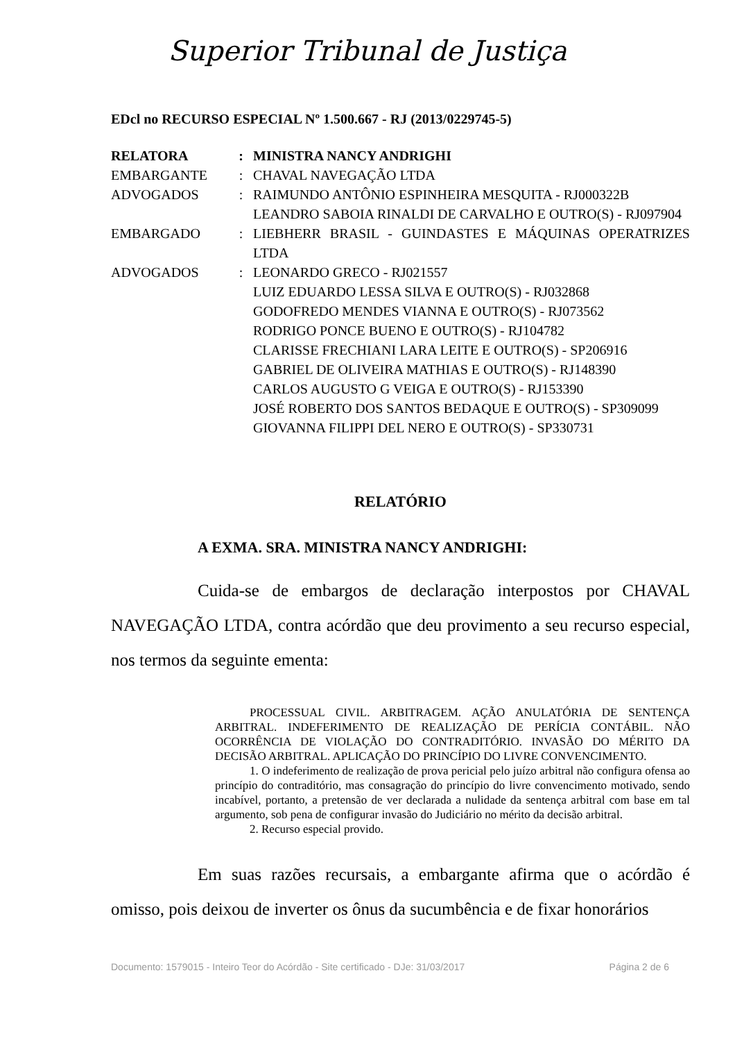Superior Tribunal de Justiça
EDcl no RECURSO ESPECIAL Nº 1.500.667 - RJ (2013/0229745-5)
| RELATORA | : | MINISTRA NANCY ANDRIGHI |
| EMBARGANTE | : | CHAVAL NAVEGAÇÃO LTDA |
| ADVOGADOS | : | RAIMUNDO ANTÔNIO ESPINHEIRA MESQUITA - RJ000322B LEANDRO SABOIA RINALDI DE CARVALHO E OUTRO(S) - RJ097904 |
| EMBARGADO | : | LIEBHERR BRASIL - GUINDASTES E MÁQUINAS OPERATRIZES LTDA |
| ADVOGADOS | : | LEONARDO GRECO - RJ021557 LUIZ EDUARDO LESSA SILVA E OUTRO(S) - RJ032868 GODOFREDO MENDES VIANNA E OUTRO(S) - RJ073562 RODRIGO PONCE BUENO E OUTRO(S) - RJ104782 CLARISSE FRECHIANI LARA LEITE E OUTRO(S) - SP206916 GABRIEL DE OLIVEIRA MATHIAS E OUTRO(S) - RJ148390 CARLOS AUGUSTO G VEIGA E OUTRO(S) - RJ153390 JOSÉ ROBERTO DOS SANTOS BEDAQUE E OUTRO(S) - SP309099 GIOVANNA FILIPPI DEL NERO E OUTRO(S) - SP330731 |
RELATÓRIO
A EXMA. SRA. MINISTRA NANCY ANDRIGHI:
Cuida-se de embargos de declaração interpostos por CHAVAL NAVEGAÇÃO LTDA, contra acórdão que deu provimento a seu recurso especial, nos termos da seguinte ementa:
PROCESSUAL CIVIL. ARBITRAGEM. AÇÃO ANULATÓRIA DE SENTENÇA ARBITRAL. INDEFERIMENTO DE REALIZAÇÃO DE PERÍCIA CONTÁBIL. NÃO OCORRÊNCIA DE VIOLAÇÃO DO CONTRADITÓRIO. INVASÃO DO MÉRITO DA DECISÃO ARBITRAL. APLICAÇÃO DO PRINCÍPIO DO LIVRE CONVENCIMENTO.
1. O indeferimento de realização de prova pericial pelo juízo arbitral não configura ofensa ao princípio do contraditório, mas consagração do princípio do livre convencimento motivado, sendo incabível, portanto, a pretensão de ver declarada a nulidade da sentença arbitral com base em tal argumento, sob pena de configurar invasão do Judiciário no mérito da decisão arbitral.
2. Recurso especial provido.
Em suas razões recursais, a embargante afirma que o acórdão é omisso, pois deixou de inverter os ônus da sucumbência e de fixar honorários
Documento: 1579015 - Inteiro Teor do Acórdão - Site certificado - DJe: 31/03/2017 Página 2 de 6